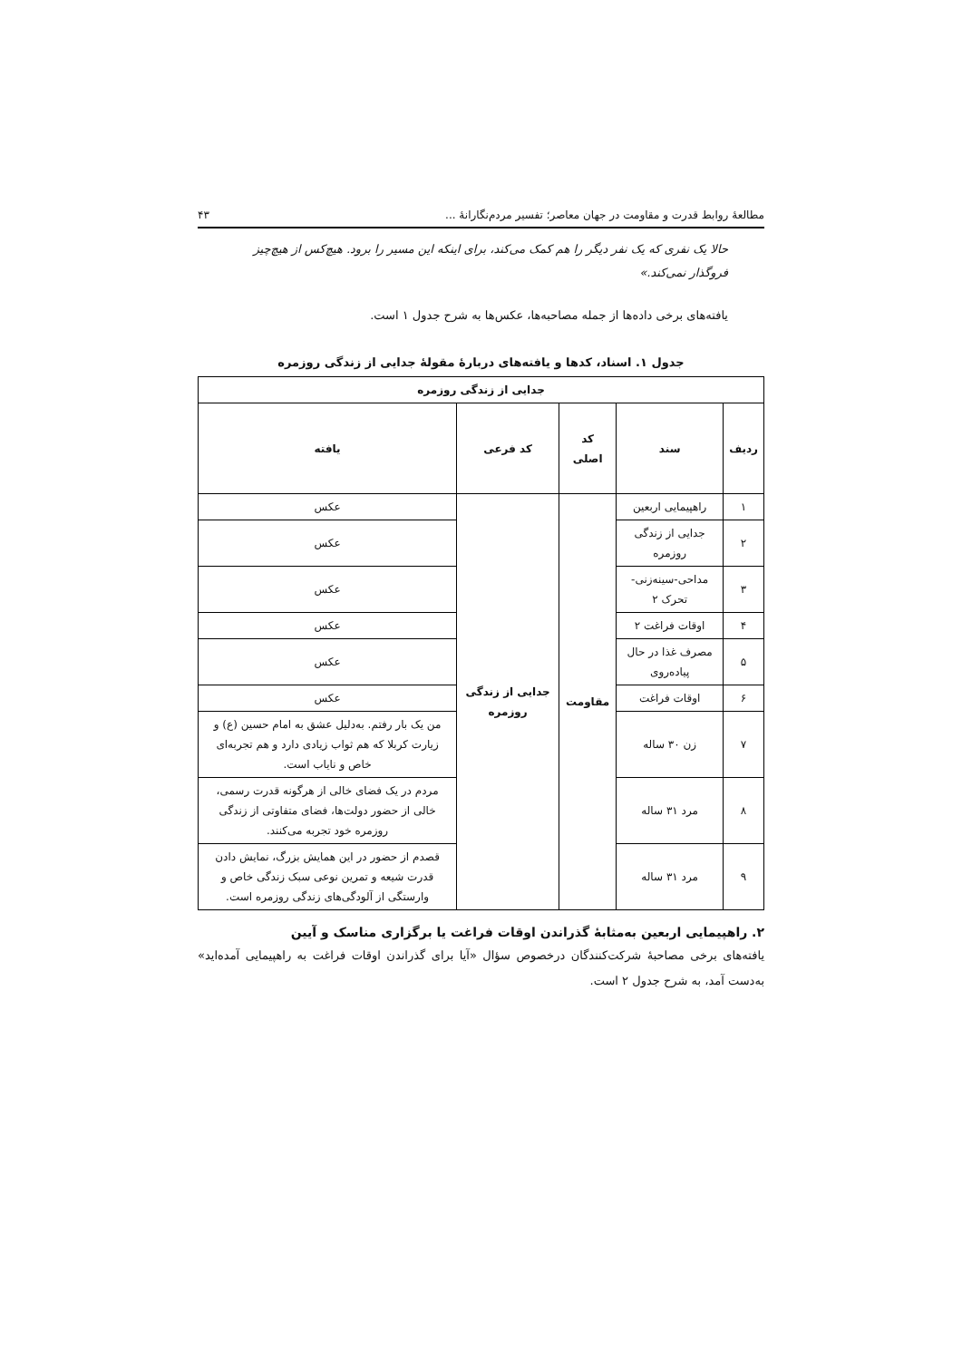مطالعهٔ روابط قدرت و مقاومت در جهان معاصر؛ تفسیر مردم‌نگارانهٔ ... ۴۳
حالا یک نفری که یک نفر دیگر را هم کمک می‌کند، برای اینکه این مسیر را برود. هیچ‌کس از هیچ‌چیز فروگذار نمی‌کند.»
یافته‌های برخی داده‌ها از جمله مصاحبه‌ها، عکس‌ها به شرح جدول ۱ است.
جدول ۱. اسناد، کدها و یافته‌های دربارهٔ مقولهٔ جدایی از زندگی روزمره
| جدایی از زندگی روزمره | | | | |
| --- | --- | --- | --- | --- |
| ردیف | سند | کد اصلی | کد فرعی | یافته |
| ۱ | راهپیمایی اربعین | مقاومت | جدایی از زندگی روزمره | عکس |
| ۲ | جدایی از زندگی روزمره | | | عکس |
| ۳ | مداحی-سینه‌زنی-تحرک ۲ | | | عکس |
| ۴ | اوقات فراغت ۲ | | | عکس |
| ۵ | مصرف غذا در حال پیاده‌روی | | | عکس |
| ۶ | اوقات فراغت | | | عکس |
| ۷ | زن ۳۰ ساله | | | من یک بار رفتم. به‌دلیل عشق به امام حسین (ع) و زیارت کربلا که هم ثواب زیادی دارد و هم تجربه‌ای خاص و نایاب است. |
| ۸ | مرد ۳۱ ساله | | | مردم در یک فضای خالی از هرگونه قدرت رسمی، خالی از حضور دولت‌ها، فضای متفاوتی از زندگی روزمره خود تجربه می‌کنند. |
| ۹ | مرد ۳۱ ساله | | | قصدم از حضور در این همایش بزرگ، نمایش دادن قدرت شیعه و تمرین نوعی سبک زندگی خاص و وارستگی از آلودگی‌های زندگی روزمره است. |
۲. راهپیمایی اربعین به‌مثابهٔ گذراندن اوقات فراغت یا برگزاری مناسک و آیین
یافته‌های برخی مصاحبهٔ شرکت‌کنندگان درخصوص سؤال «آیا برای گذراندن اوقات فراغت به راهپیمایی آمده‌اید» به‌دست آمد، به شرح جدول ۲ است.